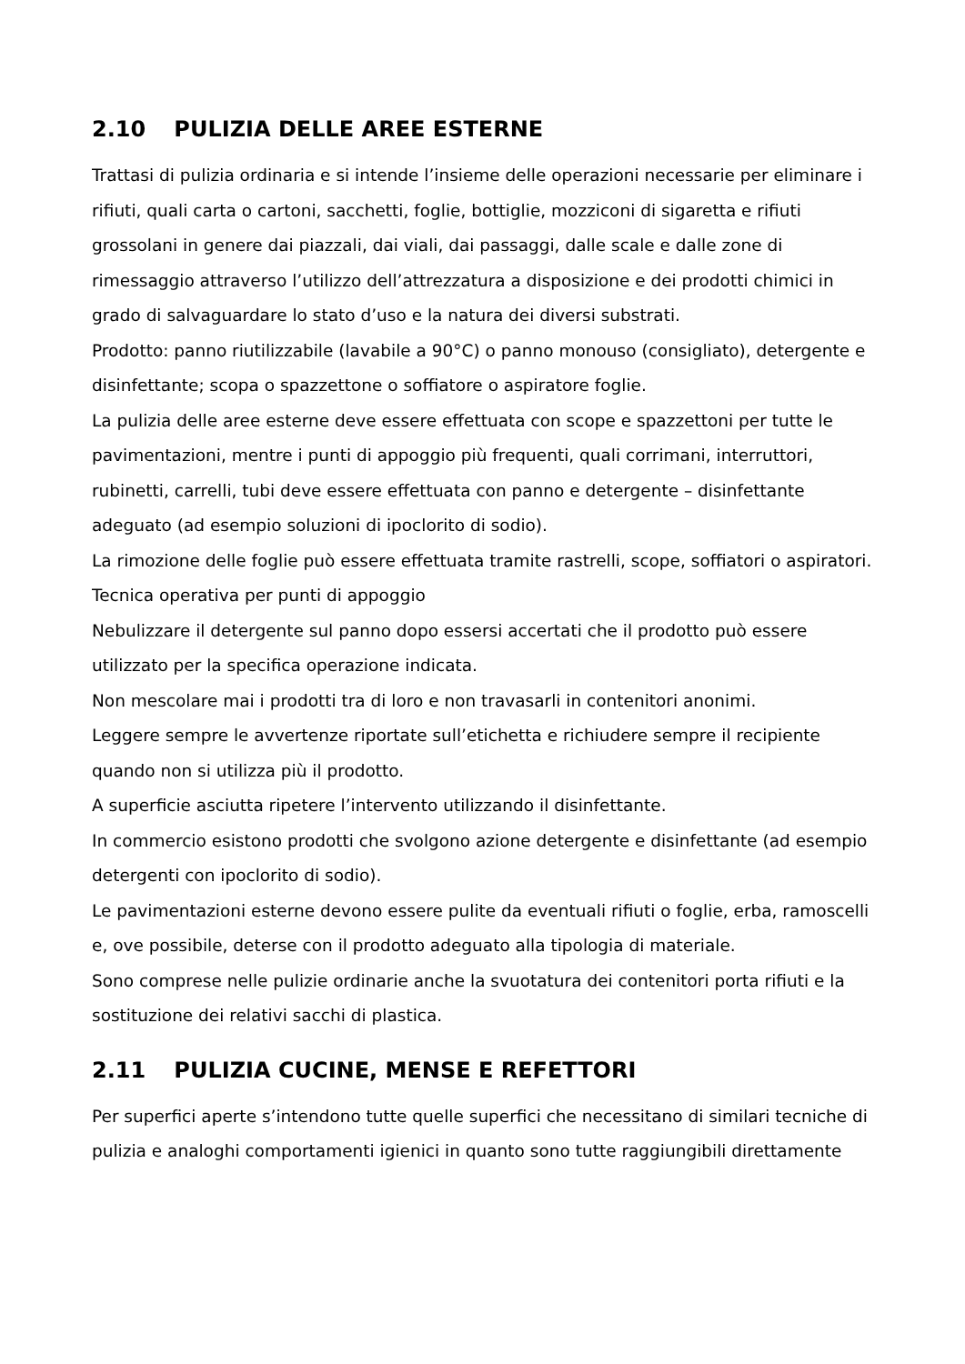2.10 PULIZIA DELLE AREE ESTERNE
Trattasi di pulizia ordinaria e si intende l’insieme delle operazioni necessarie per eliminare i rifiuti, quali carta o cartoni, sacchetti, foglie, bottiglie, mozziconi di sigaretta e rifiuti grossolani in genere dai piazzali, dai viali, dai passaggi, dalle scale e dalle zone di rimessaggio attraverso l’utilizzo dell’attrezzatura a disposizione e dei prodotti chimici in grado di salvaguardare lo stato d’uso e la natura dei diversi substrati.
Prodotto: panno riutilizzabile (lavabile a 90°C) o panno monouso (consigliato), detergente e disinfettante; scopa o spazzettone o soffiatore o aspiratore foglie.
La pulizia delle aree esterne deve essere effettuata con scope e spazzettoni per tutte le pavimentazioni, mentre i punti di appoggio più frequenti, quali corrimani, interruttori, rubinetti, carrelli, tubi deve essere effettuata con panno e detergente – disinfettante adeguato (ad esempio soluzioni di ipoclorito di sodio).
La rimozione delle foglie può essere effettuata tramite rastrelli, scope, soffiatori o aspiratori.
Tecnica operativa per punti di appoggio
Nebulizzare il detergente sul panno dopo essersi accertati che il prodotto può essere utilizzato per la specifica operazione indicata.
Non mescolare mai i prodotti tra di loro e non travasarli in contenitori anonimi.
Leggere sempre le avvertenze riportate sull’etichetta e richiudere sempre il recipiente quando non si utilizza più il prodotto.
A superficie asciutta ripetere l’intervento utilizzando il disinfettante.
In commercio esistono prodotti che svolgono azione detergente e disinfettante (ad esempio detergenti con ipoclorito di sodio).
Le pavimentazioni esterne devono essere pulite da eventuali rifiuti o foglie, erba, ramoscelli e, ove possibile, deterse con il prodotto adeguato alla tipologia di materiale.
Sono comprese nelle pulizie ordinarie anche la svuotatura dei contenitori porta rifiuti e la sostituzione dei relativi sacchi di plastica.
2.11 PULIZIA CUCINE, MENSE E REFETTORI
Per superfici aperte s’intendono tutte quelle superfici che necessitano di similari tecniche di pulizia e analoghi comportamenti igienici in quanto sono tutte raggiungibili direttamente